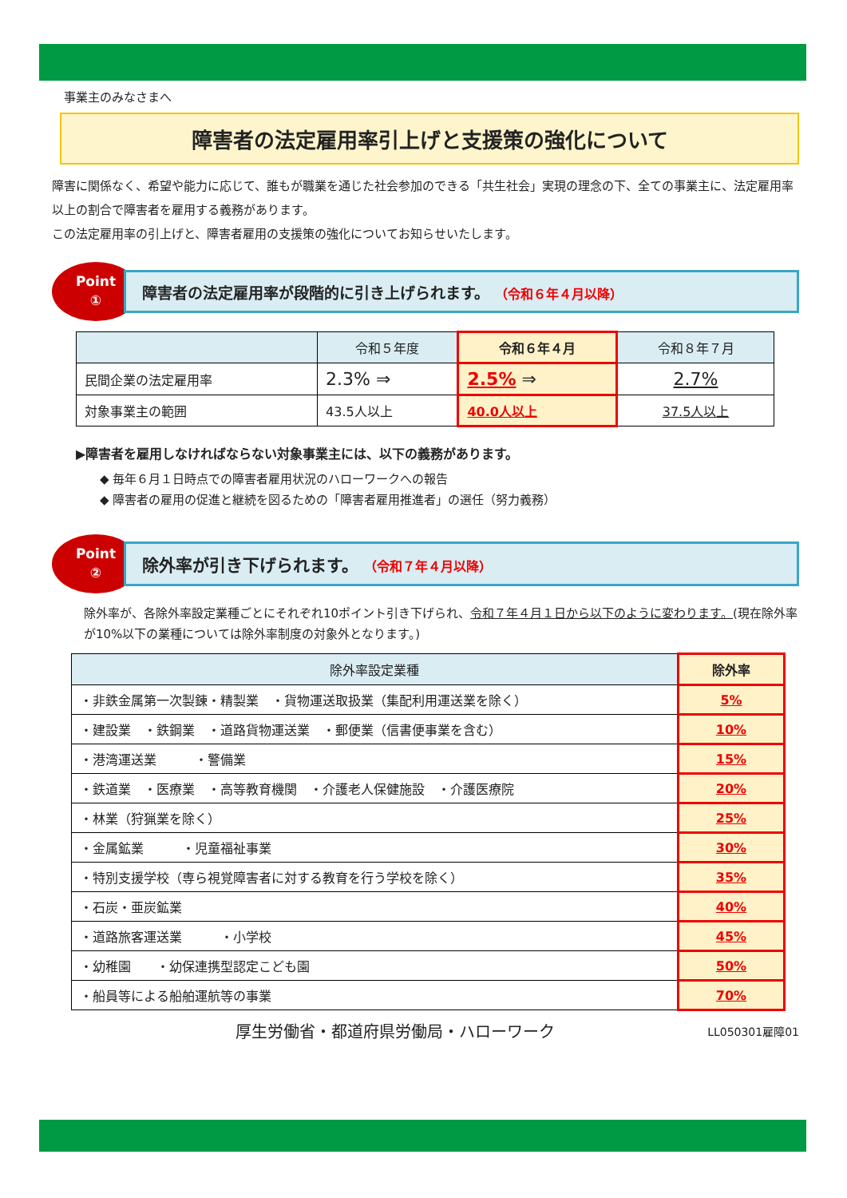事業主のみなさまへ
障害者の法定雇用率引上げと支援策の強化について
障害に関係なく、希望や能力に応じて、誰もが職業を通じた社会参加のできる「共生社会」実現の理念の下、全ての事業主に、法定雇用率以上の割合で障害者を雇用する義務があります。
この法定雇用率の引上げと、障害者雇用の支援策の強化についてお知らせいたします。
Point
①
障害者の法定雇用率が段階的に引き上げられます。 （令和６年４月以降）
| | 令和５年度 | 令和６年４月 | 令和８年７月 |
| --- | --- | --- | --- |
| 民間企業の法定雇用率 | 2.3% ⇒ | 2.5% ⇒ | 2.7% |
| 対象事業主の範囲 | 43.5人以上 | 40.0人以上 | 37.5人以上 |
▶障害者を雇用しなければならない対象事業主には、以下の義務があります。
◆ 毎年６月１日時点での障害者雇用状況のハローワークへの報告
◆ 障害者の雇用の促進と継続を図るための「障害者雇用推進者」の選任（努力義務）
Point
②
除外率が引き下げられます。 （令和７年４月以降）
除外率が、各除外率設定業種ごとにそれぞれ10ポイント引き下げられ、令和７年４月１日から以下のように変わります。(現在除外率が10%以下の業種については除外率制度の対象外となります。)
| 除外率設定業種 | 除外率 |
| --- | --- |
| ・非鉄金属第一次製錬・精製業 ・貨物運送取扱業（集配利用運送業を除く） | 5% |
| ・建設業 ・鉄鋼業 ・道路貨物運送業 ・郵便業（信書便事業を含む） | 10% |
| ・港湾運送業 ・警備業 | 15% |
| ・鉄道業 ・医療業 ・高等教育機関 ・介護老人保健施設 ・介護医療院 | 20% |
| ・林業（狩猟業を除く） | 25% |
| ・金属鉱業 ・児童福祉事業 | 30% |
| ・特別支援学校（専ら視覚障害者に対する教育を行う学校を除く） | 35% |
| ・石炭・亜炭鉱業 | 40% |
| ・道路旅客運送業 ・小学校 | 45% |
| ・幼稚園 ・幼保連携型認定こども園 | 50% |
| ・船員等による船舶運航等の事業 | 70% |
厚生労働省・都道府県労働局・ハローワーク LL050301雇障01